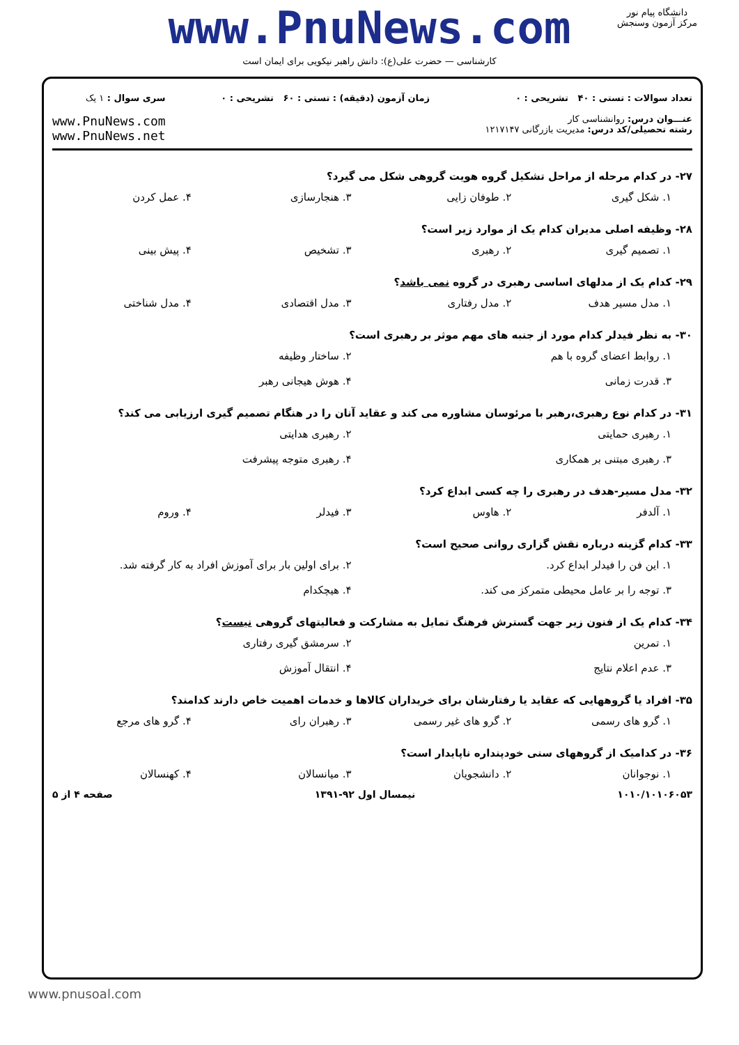www.PnuNews.com
کارشناسی — حضرت علی(ع): دانش راهبر نیکویی برای ایمان است
دانشگاه پیام نور
مرکز آزمون وسنجش
تعداد سوالات : تستی : ۴۰ تشریحی : ۰
عنـــوان درس: روانشناسی کار
رشته تحصیلی/کد درس: مدیریت بازرگانی ۱۲۱۷۱۴۷
زمان آزمون (دقیقه) : تستی : ۶۰ تشریحی : ۰
سری سوال : ۱ یک
www.PnuNews.com
www.PnuNews.net
۲۷- در کدام مرحله از مراحل تشکیل گروه هویت گروهی شکل می گیرد؟
۱. شکل گیری
۲. طوفان زایی
۳. هنجارسازی
۴. عمل کردن
۲۸- وظیفه اصلی مدیران کدام یک از موارد زیر است؟
۱. تصمیم گیری
۲. رهبری
۳. تشخیص
۴. پیش بینی
۲۹- کدام یک از مدلهای اساسی رهبری در گروه نمی باشد؟
۱. مدل مسیر هدف
۲. مدل رفتاری
۳. مدل اقتصادی
۴. مدل شناختی
۳۰- به نظر فیدلر کدام مورد از جنبه های مهم موثر بر رهبری است؟
۱. روابط اعضای گروه با هم
۲. ساختار وظیفه
۳. قدرت زمانی
۴. هوش هیجانی رهبر
۳۱- در کدام نوع رهبری،رهبر با مرئوسان مشاوره می کند و عقاید آنان را در هنگام تصمیم گیری ارزیابی می کند؟
۱. رهبری حمایتی
۲. رهبری هدایتی
۳. رهبری مبتنی بر همکاری
۴. رهبری متوجه پیشرفت
۳۲- مدل مسیر-هدف در رهبری را چه کسی ابداع کرد؟
۱. آلدفر
۲. هاوس
۳. فیدلر
۴. وروم
۳۳- کدام گزینه درباره نقش گزاری روانی صحیح است؟
۱. این فن را فیدلر ابداع کرد.
۲. برای اولین بار برای آموزش افراد به کار گرفته شد.
۳. توجه را بر عامل محیطی متمرکز می کند.
۴. هیچکدام
۳۴- کدام یک از فنون زیر جهت گسترش فرهنگ تمایل به مشارکت و فعالیتهای گروهی نیست؟
۱. تمرین
۲. سرمشق گیری رفتاری
۳. عدم اعلام نتایج
۴. انتقال آموزش
۳۵- افراد یا گروههایی که عقاید یا رفتارشان برای خریداران کالاها و خدمات اهمیت خاص دارند کدامند؟
۱. گرو های رسمی
۲. گرو های غیر رسمی
۳. رهبران رای
۴. گرو های مرجع
۳۶- در کدامیک از گروههای سنی خودپنداره ناپایدار است؟
۱. نوجوانان
۲. دانشجویان
۳. میانسالان
۴. کهنسالان
۱۰۱۰/۱۰۱۰۶۰۵۳ نیمسال اول ۹۲-۱۳۹۱ صفحه ۴ از ۵
www.pnusoal.com